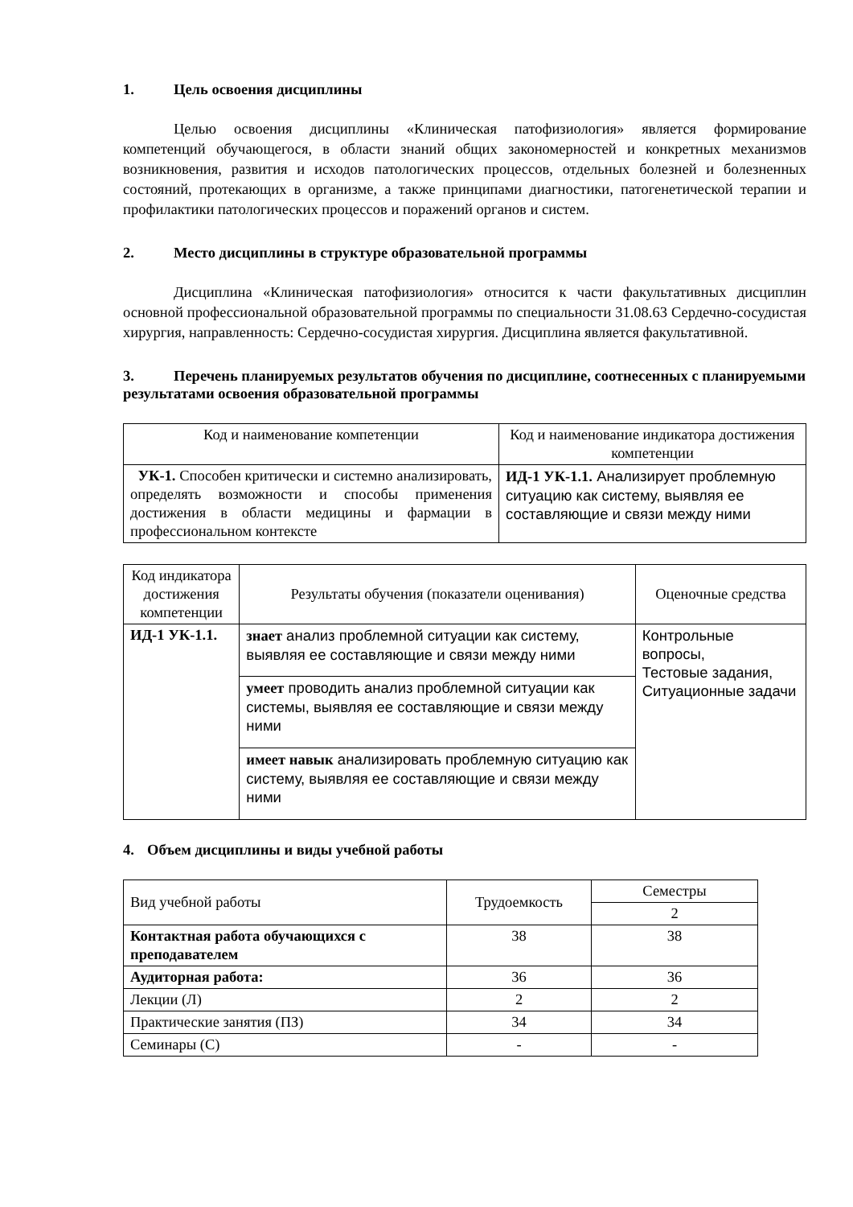1. Цель освоения дисциплины
Целью освоения дисциплины «Клиническая патофизиология» является формирование компетенций обучающегося, в области знаний общих закономерностей и конкретных механизмов возникновения, развития и исходов патологических процессов, отдельных болезней и болезненных состояний, протекающих в организме, а также принципами диагностики, патогенетической терапии и профилактики патологических процессов и поражений органов и систем.
2. Место дисциплины в структуре образовательной программы
Дисциплина «Клиническая патофизиология» относится к части факультативных дисциплин основной профессиональной образовательной программы по специальности 31.08.63 Сердечно-сосудистая хирургия, направленность: Сердечно-сосудистая хирургия. Дисциплина является факультативной.
3. Перечень планируемых результатов обучения по дисциплине, соотнесенных с планируемыми результатами освоения образовательной программы
| Код и наименование компетенции | Код и наименование индикатора достижения компетенции |
| --- | --- |
| УК-1. Способен критически и системно анализировать, определять возможности и способы применения достижения в области медицины и фармации в профессиональном контексте | ИД-1 УК-1.1. Анализирует проблемную ситуацию как систему, выявляя ее составляющие и связи между ними |
| Код индикатора достижения компетенции | Результаты обучения (показатели оценивания) | Оценочные средства |
| ИД-1 УК-1.1. | знает анализ проблемной ситуации как систему, выявляя ее составляющие и связи между ними | Контрольные вопросы, Тестовые задания, Ситуационные задачи |
| | умеет проводить анализ проблемной ситуации как системы, выявляя ее составляющие и связи между ними | |
| | имеет навык анализировать проблемную ситуацию как систему, выявляя ее составляющие и связи между ними | |
4. Объем дисциплины и виды учебной работы
| Вид учебной работы | Трудоемкость | Семестры |
| | | 2 |
| Контактная работа обучающихся с преподавателем | 38 | 38 |
| Аудиторная работа: | 36 | 36 |
| Лекции (Л) | 2 | 2 |
| Практические занятия (ПЗ) | 34 | 34 |
| Семинары (С) | - | - |